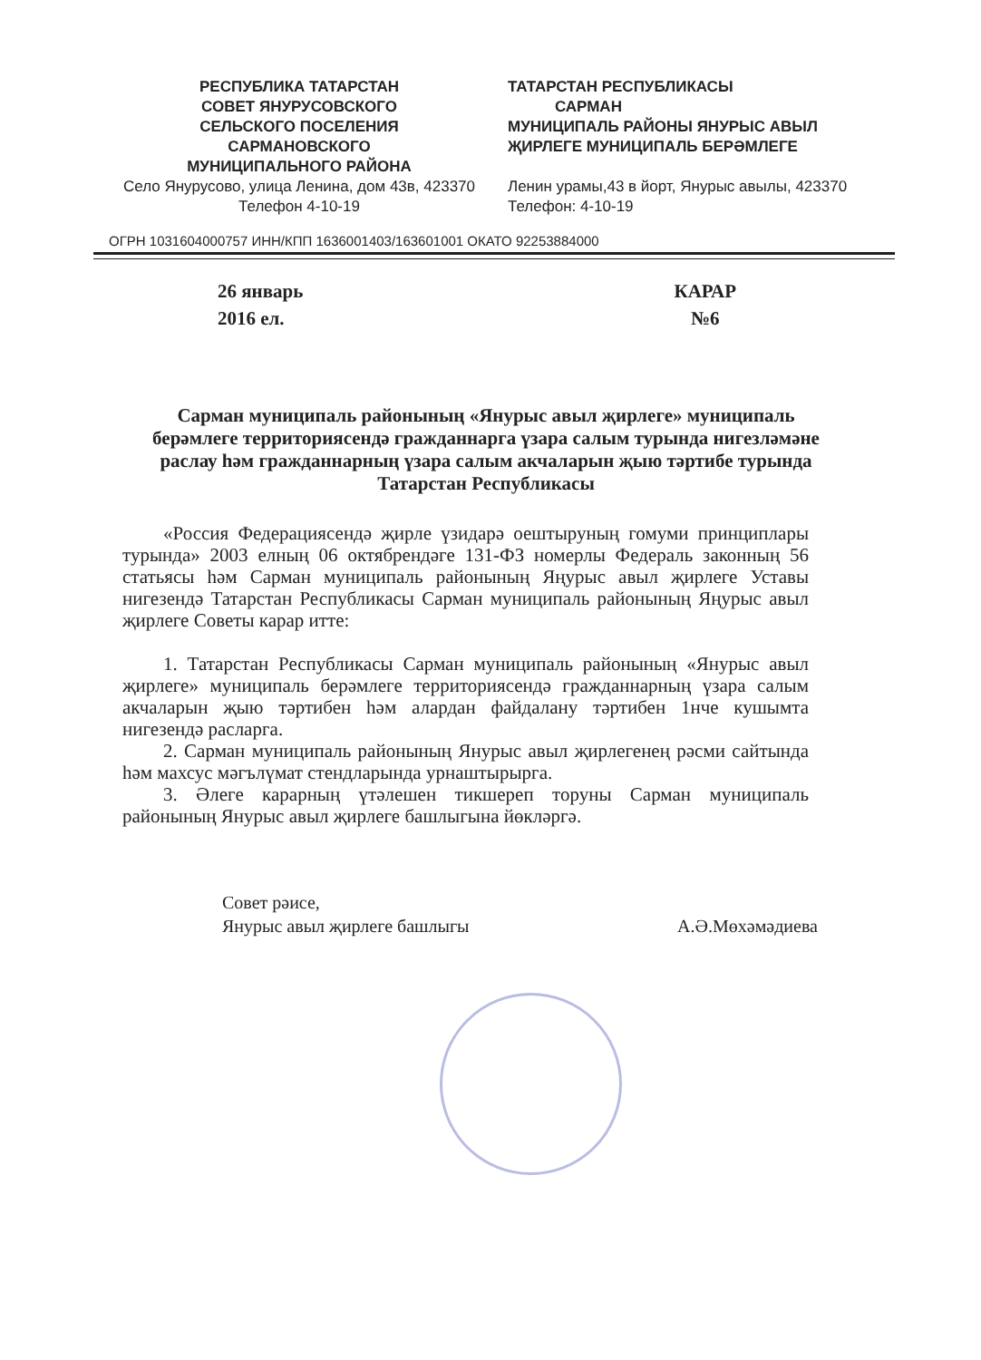РЕСПУБЛИКА ТАТАРСТАН
СОВЕТ ЯНУРУСОВСКОГО
СЕЛЬСКОГО ПОСЕЛЕНИЯ
САРМАНОВСКОГО
МУНИЦИПАЛЬНОГО РАЙОНА
Село Янурусово, улица Ленина, дом 43в, 423370 Телефон 4-10-19
ТАТАРСТАН РЕСПУБЛИКАСЫ
САРМАН
МУНИЦИПАЛЬ РАЙОНЫ ЯНУРЫС АВЫЛ ҖИРЛЕГЕ МУНИЦИПАЛЬ БЕРӘМЛЕГЕ
Ленин урамы,43 в йорт, Янурыс авылы, 423370 Телефон: 4-10-19
ОГРН 1031604000757 ИНН/КПП 1636001403/163601001 ОКАТО 92253884000
26 январь
2016 ел.
КАРАР
№6
Сарман муниципаль районының «Янурыс авыл җирлеге» муниципаль берәмлеге территориясендә гражданнарга үзара салым турында нигезләмәне раслау һәм гражданнарның үзара салым акчаларын җыю тәртибе турында
Татарстан Республикасы
«Россия Федерациясендә җирле үзидарә оештыруның гомуми принциплары турында» 2003 елның 06 октябрендәге 131-ФЗ номерлы Федераль законның 56 статьясы һәм Сарман муниципаль районының Яңурыс авыл җирлеге Уставы нигезендә Татарстан Республикасы Сарман муниципаль районының Яңурыс авыл җирлеге Советы карар итте:
1. Татарстан Республикасы Сарман муниципаль районының «Янурыс авыл җирлеге» муниципаль берәмлеге территориясендә гражданнарның үзара салым акчаларын җыю тәртибен һәм алардан файдалану тәртибен 1нче кушымта нигезендә расларга.
2. Сарман муниципаль районының Янурыс авыл җирлегенең рәсми сайтында һәм махсус мәгълүмат стендларында урнаштырырга.
3. Әлеге карарның үтәлешен тикшереп торуны Сарман муниципаль районының Янурыс авыл җирлеге башлыгына йөкләргә.
Совет рәисе,
Янурыс авыл җирлеге башлыгы
А.Ә.Мөхәмәдиева